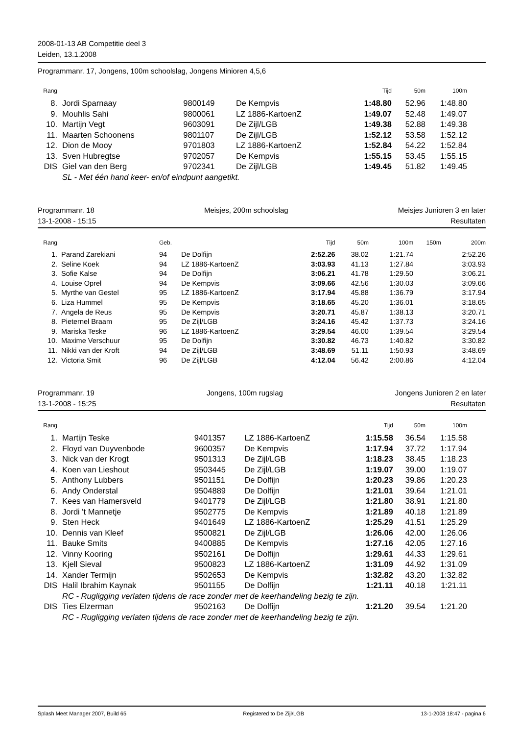2008-01-13 AB Competitie deel 3
Leiden, 13.1.2008
Programmanr. 17, Jongens, 100m schoolslag, Jongens Minioren 4,5,6
| Rang | | | | | Tijd | 50m | 100m | |
| --- | --- | --- | --- | --- | --- | --- | --- | --- |
| 8. | | Jordi Sparnaay | 9800149 | De Kempvis | 1:48.80 | 52.96 | 1:48.80 | |
| 9. | | Mouhlis Sahi | 9800061 | LZ 1886-KartoenZ | 1:49.07 | 52.48 | 1:49.07 | |
| 10. | | Martijn Vegt | 9603091 | De Zijl/LGB | 1:49.38 | 52.88 | 1:49.38 | |
| 11. | | Maarten Schoonens | 9801107 | De Zijl/LGB | 1:52.12 | 53.58 | 1:52.12 | |
| 12. | | Dion de Mooy | 9701803 | LZ 1886-KartoenZ | 1:52.84 | 54.22 | 1:52.84 | |
| 13. | | Sven Hubregtse | 9702057 | De Kempvis | 1:55.15 | 53.45 | 1:55.15 | |
| DIS | | Giel van den Berg | 9702341 | De Zijl/LGB | 1:49.45 | 51.82 | 1:49.45 | |
| | | SL - Met één hand keer- en/of eindpunt aangetikt. | | | | | | |
Programmanr. 18 Meisjes, 200m schoolslag Meisjes Junioren 3 en later
13-1-2008 - 15:15 Resultaten
| Rang | | | Geb. | | Tijd | 50m | 100m | 150m | 200m |
| --- | --- | --- | --- | --- | --- | --- | --- | --- | --- |
| 1. | | Parand Zarekiani | 94 | De Dolfijn | 2:52.26 | 38.02 | 1:21.74 | | 2:52.26 |
| 2. | | Seline Koek | 94 | LZ 1886-KartoenZ | 3:03.93 | 41.13 | 1:27.84 | | 3:03.93 |
| 3. | | Sofie Kalse | 94 | De Dolfijn | 3:06.21 | 41.78 | 1:29.50 | | 3:06.21 |
| 4. | | Louise Oprel | 94 | De Kempvis | 3:09.66 | 42.56 | 1:30.03 | | 3:09.66 |
| 5. | | Myrthe van Gestel | 95 | LZ 1886-KartoenZ | 3:17.94 | 45.88 | 1:36.79 | | 3:17.94 |
| 6. | | Liza Hummel | 95 | De Kempvis | 3:18.65 | 45.20 | 1:36.01 | | 3:18.65 |
| 7. | | Angela de Reus | 95 | De Kempvis | 3:20.71 | 45.87 | 1:38.13 | | 3:20.71 |
| 8. | | Pieternel Braam | 95 | De Zijl/LGB | 3:24.16 | 45.42 | 1:37.73 | | 3:24.16 |
| 9. | | Mariska Teske | 96 | LZ 1886-KartoenZ | 3:29.54 | 46.00 | 1:39.54 | | 3:29.54 |
| 10. | | Maxime Verschuur | 95 | De Dolfijn | 3:30.82 | 46.73 | 1:40.82 | | 3:30.82 |
| 11. | | Nikki van der Kroft | 94 | De Zijl/LGB | 3:48.69 | 51.11 | 1:50.93 | | 3:48.69 |
| 12. | | Victoria Smit | 96 | De Zijl/LGB | 4:12.04 | 56.42 | 2:00.86 | | 4:12.04 |
Programmanr. 19 Jongens, 100m rugslag Jongens Junioren 2 en later
13-1-2008 - 15:25 Resultaten
| Rang | | | | | Tijd | 50m | 100m | |
| --- | --- | --- | --- | --- | --- | --- | --- | --- |
| 1. | | Martijn Teske | 9401357 | LZ 1886-KartoenZ | 1:15.58 | 36.54 | 1:15.58 | |
| 2. | | Floyd van Duyvenbode | 9600357 | De Kempvis | 1:17.94 | 37.72 | 1:17.94 | |
| 3. | | Nick van der Krogt | 9501313 | De Zijl/LGB | 1:18.23 | 38.45 | 1:18.23 | |
| 4. | | Koen van Lieshout | 9503445 | De Zijl/LGB | 1:19.07 | 39.00 | 1:19.07 | |
| 5. | | Anthony Lubbers | 9501151 | De Dolfijn | 1:20.23 | 39.86 | 1:20.23 | |
| 6. | | Andy Onderstal | 9504889 | De Dolfijn | 1:21.01 | 39.64 | 1:21.01 | |
| 7. | | Kees van Hamersveld | 9401779 | De Zijl/LGB | 1:21.80 | 38.91 | 1:21.80 | |
| 8. | | Jordi 't Mannetje | 9502775 | De Kempvis | 1:21.89 | 40.18 | 1:21.89 | |
| 9. | | Sten Heck | 9401649 | LZ 1886-KartoenZ | 1:25.29 | 41.51 | 1:25.29 | |
| 10. | | Dennis van Kleef | 9500821 | De Zijl/LGB | 1:26.06 | 42.00 | 1:26.06 | |
| 11. | | Bauke Smits | 9400885 | De Kempvis | 1:27.16 | 42.05 | 1:27.16 | |
| 12. | | Vinny Kooring | 9502161 | De Dolfijn | 1:29.61 | 44.33 | 1:29.61 | |
| 13. | | Kjell Sieval | 9500823 | LZ 1886-KartoenZ | 1:31.09 | 44.92 | 1:31.09 | |
| 14. | | Xander Termijn | 9502653 | De Kempvis | 1:32.82 | 43.20 | 1:32.82 | |
| DIS | | Halil Ibrahim Kaynak | 9501155 | De Dolfijn | 1:21.11 | 40.18 | 1:21.11 | |
| | | RC - Rugligging verlaten tijdens de race zonder met de keerhandeling bezig te zijn. | | | | | | |
| DIS | | Ties Elzerman | 9502163 | De Dolfijn | 1:21.20 | 39.54 | 1:21.20 | |
| | | RC - Rugligging verlaten tijdens de race zonder met de keerhandeling bezig te zijn. | | | | | | |
Splash Meet Manager 2007, Build 65 Registered to De Zijl/LGB 13-1-2008 18:47 - pagina 6